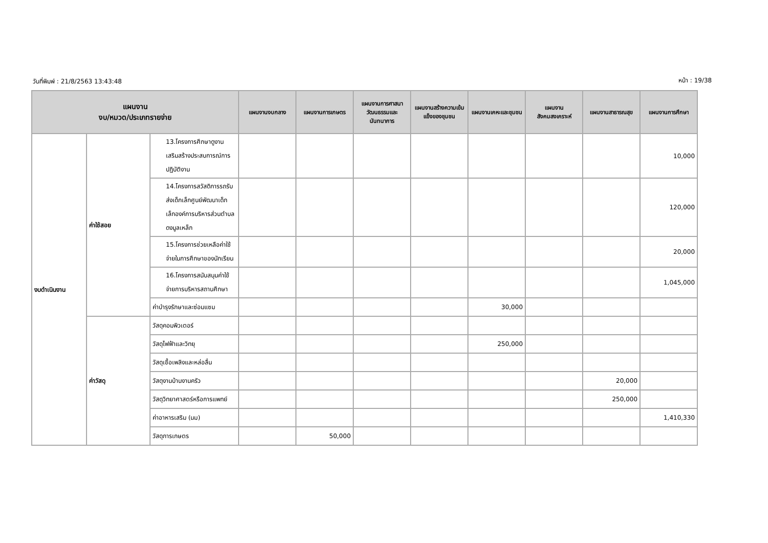วันที่พิมพ์ : 21/8/2563 13:43:48 หน้า : 19/38
| แผนงาน งบ/หมวด/ประเภทรายจ่าย | | | แผนงานงบกลาง | แผนงานการเกษตร | แผนงานการศาสนา วัฒนธรรมและนันทนาการ | แผนงานสร้างความเข้มแข็งของชุมชน | แผนงานเคหะและชุมชน | แผนงานสังคมสงเคราะห์ | แผนงานสาธารณสุข | แผนงานการศึกษา |
| --- | --- | --- | --- | --- | --- | --- | --- | --- | --- | --- |
| งบดำเนินงาน | ค่าใช้สอย | 13.โครงการศึกษาดูงานเสริมสร้างประสบการณ์การปฏิบัติงาน | | | | | | | | 10,000 |
| | | 14.โครงการสวัสดิการรถรับส่งเด็กเล็กศูนย์พัฒนาเด็กเล็กองค์การบริหารส่วนตำบลดงมูลเหล็ก | | | | | | | | 120,000 |
| | | 15.โครงการช่วยเหลือค่าใช้จ่ายในการศึกษาของนักเรียน | | | | | | | | 20,000 |
| | | 16.โครงการสนับสนุนค่าใช้จ่ายการบริหารสถานศึกษา | | | | | | | | 1,045,000 |
| | | ค่าบำรุงรักษาและซ่อมแซม | | | | | 30,000 | | | |
| | ค่าวัสดุ | วัสดุคอมพิวเตอร์ | | | | | | | | |
| | | วัสดุไฟฟ้าและวิทยุ | | | | | 250,000 | | | |
| | | วัสดุเชื้อเพลิงและหล่อลื่น | | | | | | | | |
| | | วัสดุงานบ้านงานครัว | | | | | | | 20,000 | |
| | | วัสดุวิทยาศาสตร์หรือการแพทย์ | | | | | | | 250,000 | |
| | | ค่าอาหารเสริม (นม) | | | | | | | | 1,410,330 |
| | | วัสดุการเกษตร | | 50,000 | | | | | | |